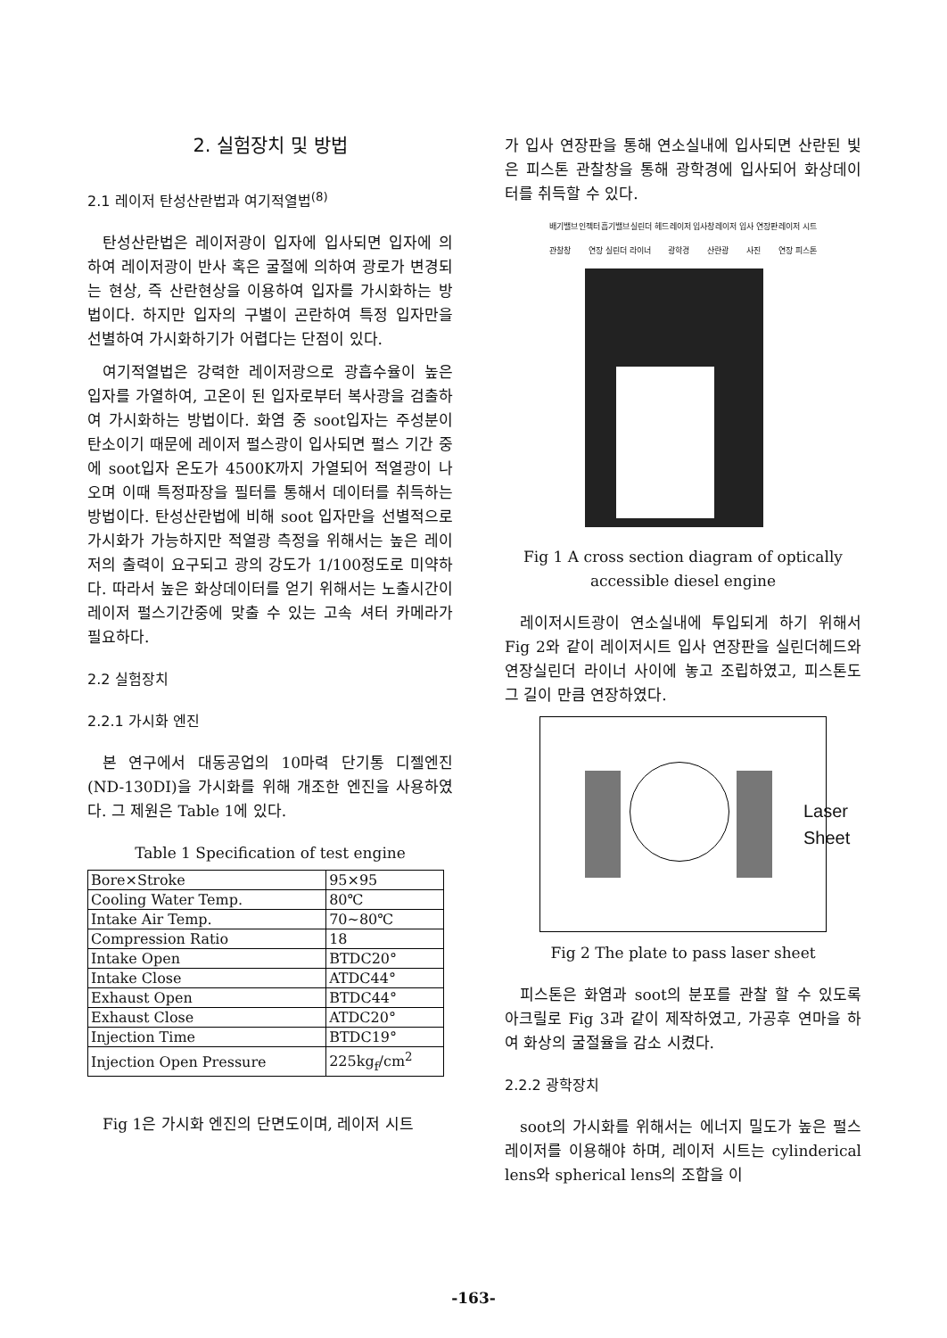2. 실험장치 및 방법
2.1 레이저 탄성산란법과 여기적열법<sup>(8)</sup>
탄성산란법은 레이저광이 입자에 입사되면 입자에 의하여 레이저광이 반사 혹은 굴절에 의하여 광로가 변경되는 현상, 즉 산란현상을 이용하여 입자를 가시화하는 방법이다. 하지만 입자의 구별이 곤란하여 특정 입자만을 선별하여 가시화하기가 어렵다는 단점이 있다.
여기적열법은 강력한 레이저광으로 광흡수율이 높은 입자를 가열하여, 고온이 된 입자로부터 복사광을 검출하여 가시화하는 방법이다. 화염 중 soot입자는 주성분이 탄소이기 때문에 레이저 펄스광이 입사되면 펄스 기간 중에 soot입자 온도가 4500K까지 가열되어 적열광이 나오며 이때 특정파장을 필터를 통해서 데이터를 취득하는 방법이다. 탄성산란법에 비해 soot 입자만을 선별적으로 가시화가 가능하지만 적열광 측정을 위해서는 높은 레이저의 출력이 요구되고 광의 강도가 1/100정도로 미약하다. 따라서 높은 화상데이터를 얻기 위해서는 노출시간이 레이저 펄스기간중에 맞출 수 있는 고속 셔터 카메라가 필요하다.
2.2 실험장치
2.2.1 가시화 엔진
본 연구에서 대동공업의 10마력 단기통 디젤엔진(ND-130DI)을 가시화를 위해 개조한 엔진을 사용하였다. 그 제원은 Table 1에 있다.
Table 1 Specification of test engine
| Bore×Stroke | 95×95 |
| Cooling Water Temp. | 80℃ |
| Intake Air Temp. | 70~80℃ |
| Compression Ratio | 18 |
| Intake Open | BTDC20° |
| Intake Close | ATDC44° |
| Exhaust Open | BTDC44° |
| Exhaust Close | ATDC20° |
| Injection Time | BTDC19° |
| Injection Open Pressure | 225kg<sub>f</sub>/cm<sup>2</sup> |
Fig 1은 가시화 엔진의 단면도이며, 레이저 시트
가 입사 연장판을 통해 연소실내에 입사되면 산란된 빛은 피스톤 관찰창을 통해 광학경에 입사되어 화상데이터를 취득할 수 있다.
배기밸브 인젝터 흡기밸브 실린더 헤드 레이저 입사창 레이저 입사 연장판 레이저 시트 관찰창 연장 실린더 라이너 광학경 산란광 사진 연장 피스톤
Fig 1 A cross section diagram of optically accessible diesel engine
레이저시트광이 연소실내에 투입되게 하기 위해서 Fig 2와 같이 레이저시트 입사 연장판을 실린더헤드와 연장실린더 라이너 사이에 놓고 조립하였고, 피스톤도 그 길이 만큼 연장하였다.
Laser
Sheet
Fig 2 The plate to pass laser sheet
피스톤은 화염과 soot의 분포를 관찰 할 수 있도록 아크릴로 Fig 3과 같이 제작하였고, 가공후 연마을 하여 화상의 굴절율을 감소 시켰다.
2.2.2 광학장치
soot의 가시화를 위해서는 에너지 밀도가 높은 펄스레이저를 이용해야 하며, 레이저 시트는 cylinderical lens와 spherical lens의 조합을 이
-163-